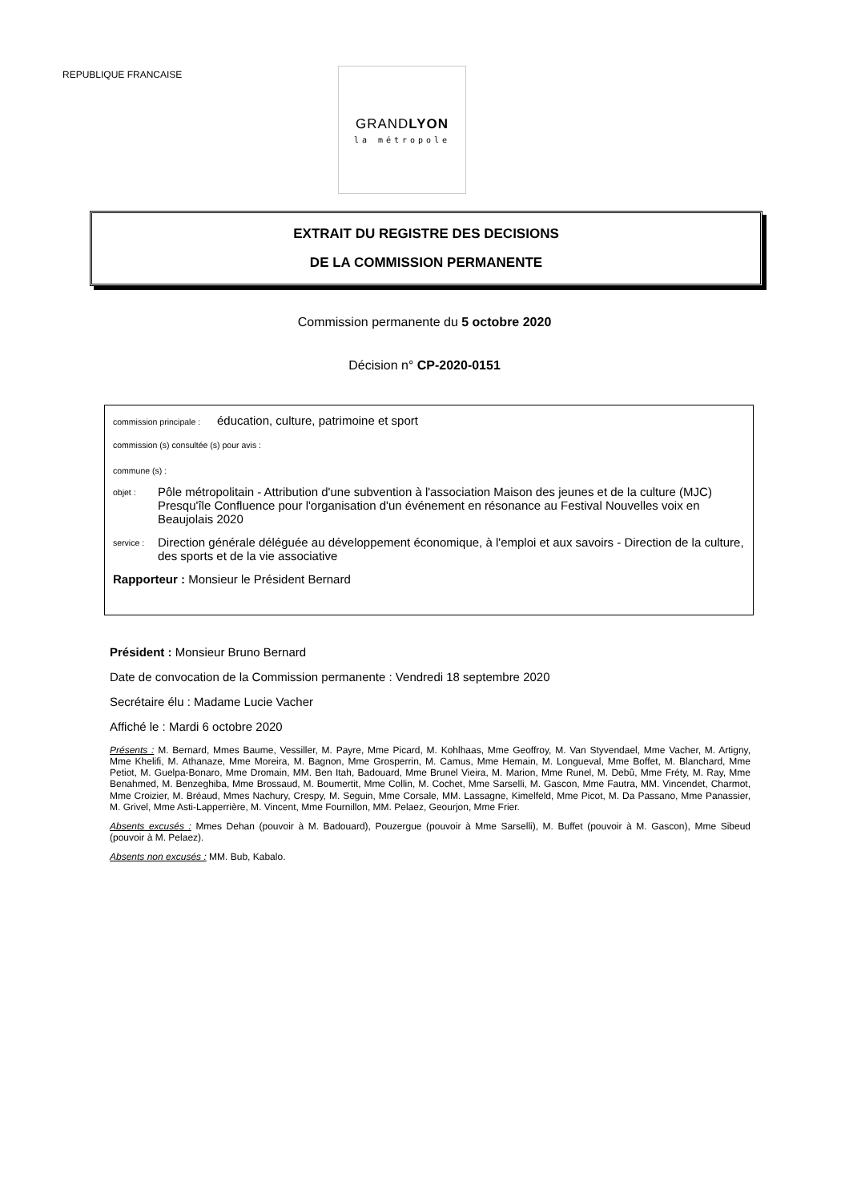REPUBLIQUE FRANCAISE
GRANDLYON
la métropole
EXTRAIT DU REGISTRE DES DECISIONS
DE LA COMMISSION PERMANENTE
Commission permanente du 5 octobre 2020
Décision n° CP-2020-0151
commission principale : éducation, culture, patrimoine et sport
commission (s) consultée (s) pour avis :
commune (s) :
objet :
Pôle métropolitain - Attribution d'une subvention à l'association Maison des jeunes et de la culture (MJC) Presqu'île Confluence pour l'organisation d'un événement en résonance au Festival Nouvelles voix en Beaujolais 2020
service :
Direction générale déléguée au développement économique, à l'emploi et aux savoirs - Direction de la culture, des sports et de la vie associative
Rapporteur : Monsieur le Président Bernard
Président : Monsieur Bruno Bernard
Date de convocation de la Commission permanente : Vendredi 18 septembre 2020
Secrétaire élu : Madame Lucie Vacher
Affiché le : Mardi 6 octobre 2020
Présents : M. Bernard, Mmes Baume, Vessiller, M. Payre, Mme Picard, M. Kohlhaas, Mme Geoffroy, M. Van Styvendael, Mme Vacher, M. Artigny, Mme Khelifi, M. Athanaze, Mme Moreira, M. Bagnon, Mme Grosperrin, M. Camus, Mme Hemain, M. Longueval, Mme Boffet, M. Blanchard, Mme Petiot, M. Guelpa-Bonaro, Mme Dromain, MM. Ben Itah, Badouard, Mme Brunel Vieira, M. Marion, Mme Runel, M. Debû, Mme Fréty, M. Ray, Mme Benahmed, M. Benzeghiba, Mme Brossaud, M. Boumertit, Mme Collin, M. Cochet, Mme Sarselli, M. Gascon, Mme Fautra, MM. Vincendet, Charmot, Mme Croizier, M. Bréaud, Mmes Nachury, Crespy, M. Seguin, Mme Corsale, MM. Lassagne, Kimelfeld, Mme Picot, M. Da Passano, Mme Panassier, M. Grivel, Mme Asti-Lapperrière, M. Vincent, Mme Fournillon, MM. Pelaez, Geourjon, Mme Frier.
Absents excusés : Mmes Dehan (pouvoir à M. Badouard), Pouzergue (pouvoir à Mme Sarselli), M. Buffet (pouvoir à M. Gascon), Mme Sibeud (pouvoir à M. Pelaez).
Absents non excusés : MM. Bub, Kabalo.